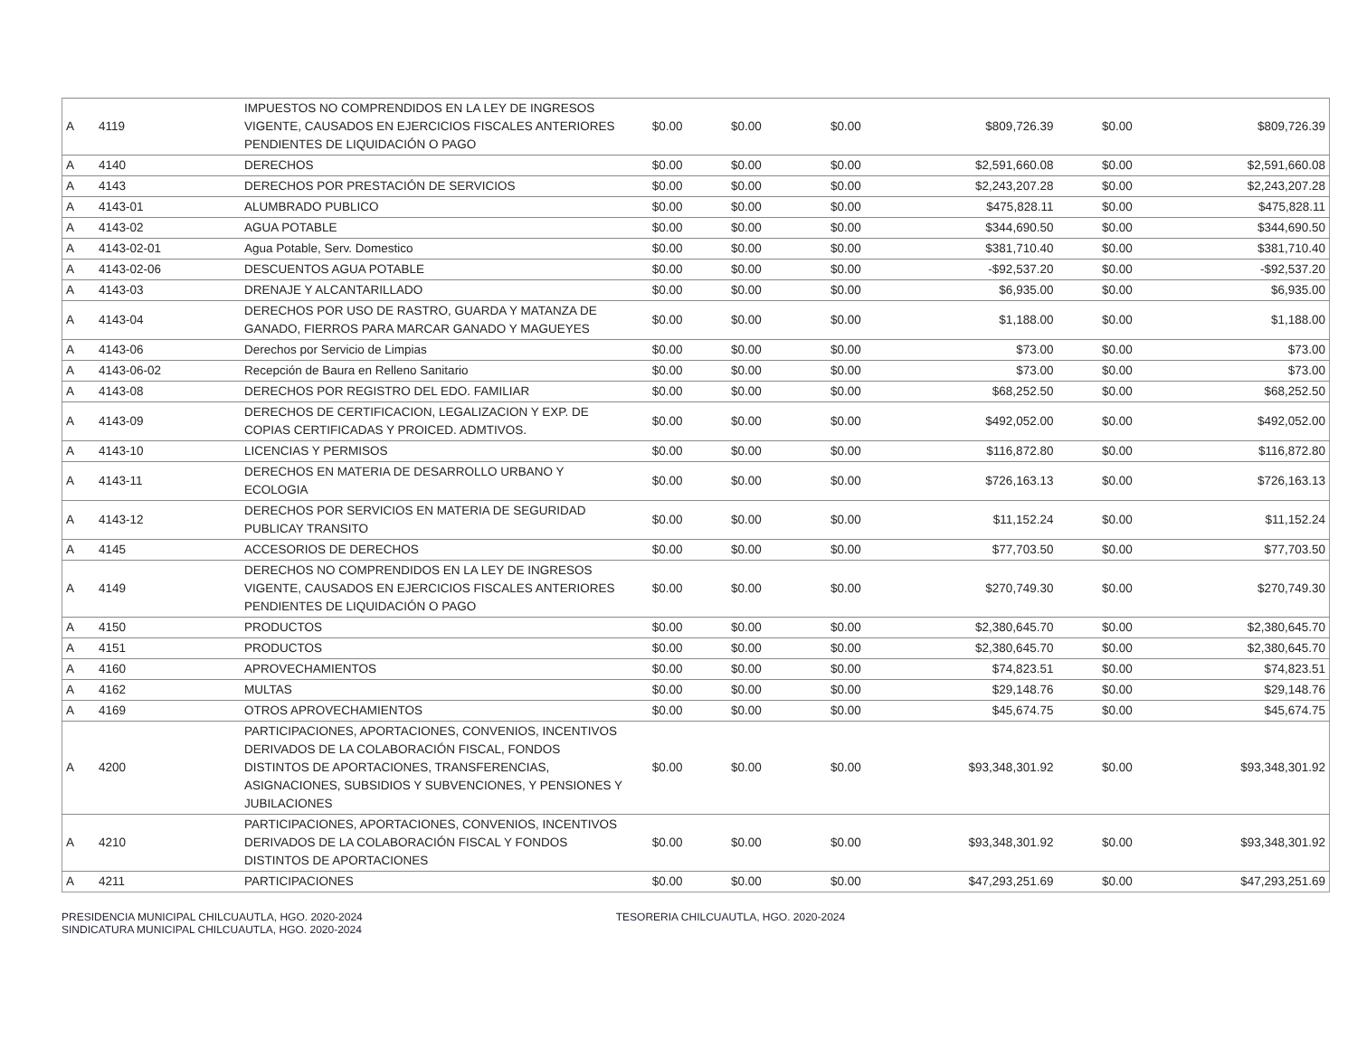| A | 4119 | IMPUESTOS NO COMPRENDIDOS EN LA LEY DE INGRESOS VIGENTE, CAUSADOS EN EJERCICIOS FISCALES ANTERIORES PENDIENTES DE LIQUIDACIÓN O PAGO | $0.00 | $0.00 | $0.00 | $809,726.39 | $0.00 | $809,726.39 |
| A | 4140 | DERECHOS | $0.00 | $0.00 | $0.00 | $2,591,660.08 | $0.00 | $2,591,660.08 |
| A | 4143 | DERECHOS POR PRESTACIÓN DE SERVICIOS | $0.00 | $0.00 | $0.00 | $2,243,207.28 | $0.00 | $2,243,207.28 |
| A | 4143-01 | ALUMBRADO PUBLICO | $0.00 | $0.00 | $0.00 | $475,828.11 | $0.00 | $475,828.11 |
| A | 4143-02 | AGUA POTABLE | $0.00 | $0.00 | $0.00 | $344,690.50 | $0.00 | $344,690.50 |
| A | 4143-02-01 | Agua Potable, Serv. Domestico | $0.00 | $0.00 | $0.00 | $381,710.40 | $0.00 | $381,710.40 |
| A | 4143-02-06 | DESCUENTOS AGUA POTABLE | $0.00 | $0.00 | $0.00 | -$92,537.20 | $0.00 | -$92,537.20 |
| A | 4143-03 | DRENAJE Y ALCANTARILLADO | $0.00 | $0.00 | $0.00 | $6,935.00 | $0.00 | $6,935.00 |
| A | 4143-04 | DERECHOS POR USO DE RASTRO, GUARDA Y MATANZA DE GANADO, FIERROS PARA MARCAR GANADO Y MAGUEYES | $0.00 | $0.00 | $0.00 | $1,188.00 | $0.00 | $1,188.00 |
| A | 4143-06 | Derechos por Servicio de Limpias | $0.00 | $0.00 | $0.00 | $73.00 | $0.00 | $73.00 |
| A | 4143-06-02 | Recepción de Baura en Relleno Sanitario | $0.00 | $0.00 | $0.00 | $73.00 | $0.00 | $73.00 |
| A | 4143-08 | DERECHOS POR REGISTRO DEL EDO. FAMILIAR | $0.00 | $0.00 | $0.00 | $68,252.50 | $0.00 | $68,252.50 |
| A | 4143-09 | DERECHOS DE CERTIFICACION, LEGALIZACION Y EXP. DE COPIAS CERTIFICADAS Y PROICED. ADMTIVOS. | $0.00 | $0.00 | $0.00 | $492,052.00 | $0.00 | $492,052.00 |
| A | 4143-10 | LICENCIAS Y PERMISOS | $0.00 | $0.00 | $0.00 | $116,872.80 | $0.00 | $116,872.80 |
| A | 4143-11 | DERECHOS EN MATERIA DE DESARROLLO URBANO Y ECOLOGIA | $0.00 | $0.00 | $0.00 | $726,163.13 | $0.00 | $726,163.13 |
| A | 4143-12 | DERECHOS POR SERVICIOS EN MATERIA DE SEGURIDAD PUBLICAY TRANSITO | $0.00 | $0.00 | $0.00 | $11,152.24 | $0.00 | $11,152.24 |
| A | 4145 | ACCESORIOS DE DERECHOS | $0.00 | $0.00 | $0.00 | $77,703.50 | $0.00 | $77,703.50 |
| A | 4149 | DERECHOS NO COMPRENDIDOS EN LA LEY DE INGRESOS VIGENTE, CAUSADOS EN EJERCICIOS FISCALES ANTERIORES PENDIENTES DE LIQUIDACIÓN O PAGO | $0.00 | $0.00 | $0.00 | $270,749.30 | $0.00 | $270,749.30 |
| A | 4150 | PRODUCTOS | $0.00 | $0.00 | $0.00 | $2,380,645.70 | $0.00 | $2,380,645.70 |
| A | 4151 | PRODUCTOS | $0.00 | $0.00 | $0.00 | $2,380,645.70 | $0.00 | $2,380,645.70 |
| A | 4160 | APROVECHAMIENTOS | $0.00 | $0.00 | $0.00 | $74,823.51 | $0.00 | $74,823.51 |
| A | 4162 | MULTAS | $0.00 | $0.00 | $0.00 | $29,148.76 | $0.00 | $29,148.76 |
| A | 4169 | OTROS APROVECHAMIENTOS | $0.00 | $0.00 | $0.00 | $45,674.75 | $0.00 | $45,674.75 |
| A | 4200 | PARTICIPACIONES, APORTACIONES, CONVENIOS, INCENTIVOS DERIVADOS DE LA COLABORACIÓN FISCAL, FONDOS DISTINTOS DE APORTACIONES, TRANSFERENCIAS, ASIGNACIONES, SUBSIDIOS Y SUBVENCIONES, Y PENSIONES Y JUBILACIONES | $0.00 | $0.00 | $0.00 | $93,348,301.92 | $0.00 | $93,348,301.92 |
| A | 4210 | PARTICIPACIONES, APORTACIONES, CONVENIOS, INCENTIVOS DERIVADOS DE LA COLABORACIÓN FISCAL Y FONDOS DISTINTOS DE APORTACIONES | $0.00 | $0.00 | $0.00 | $93,348,301.92 | $0.00 | $93,348,301.92 |
| A | 4211 | PARTICIPACIONES | $0.00 | $0.00 | $0.00 | $47,293,251.69 | $0.00 | $47,293,251.69 |
PRESIDENCIA MUNICIPAL CHILCUAUTLA, HGO. 2020-2024 TESORERIA CHILCUAUTLA, HGO. 2020-2024 SINDICATURA MUNICIPAL CHILCUAUTLA, HGO. 2020-2024